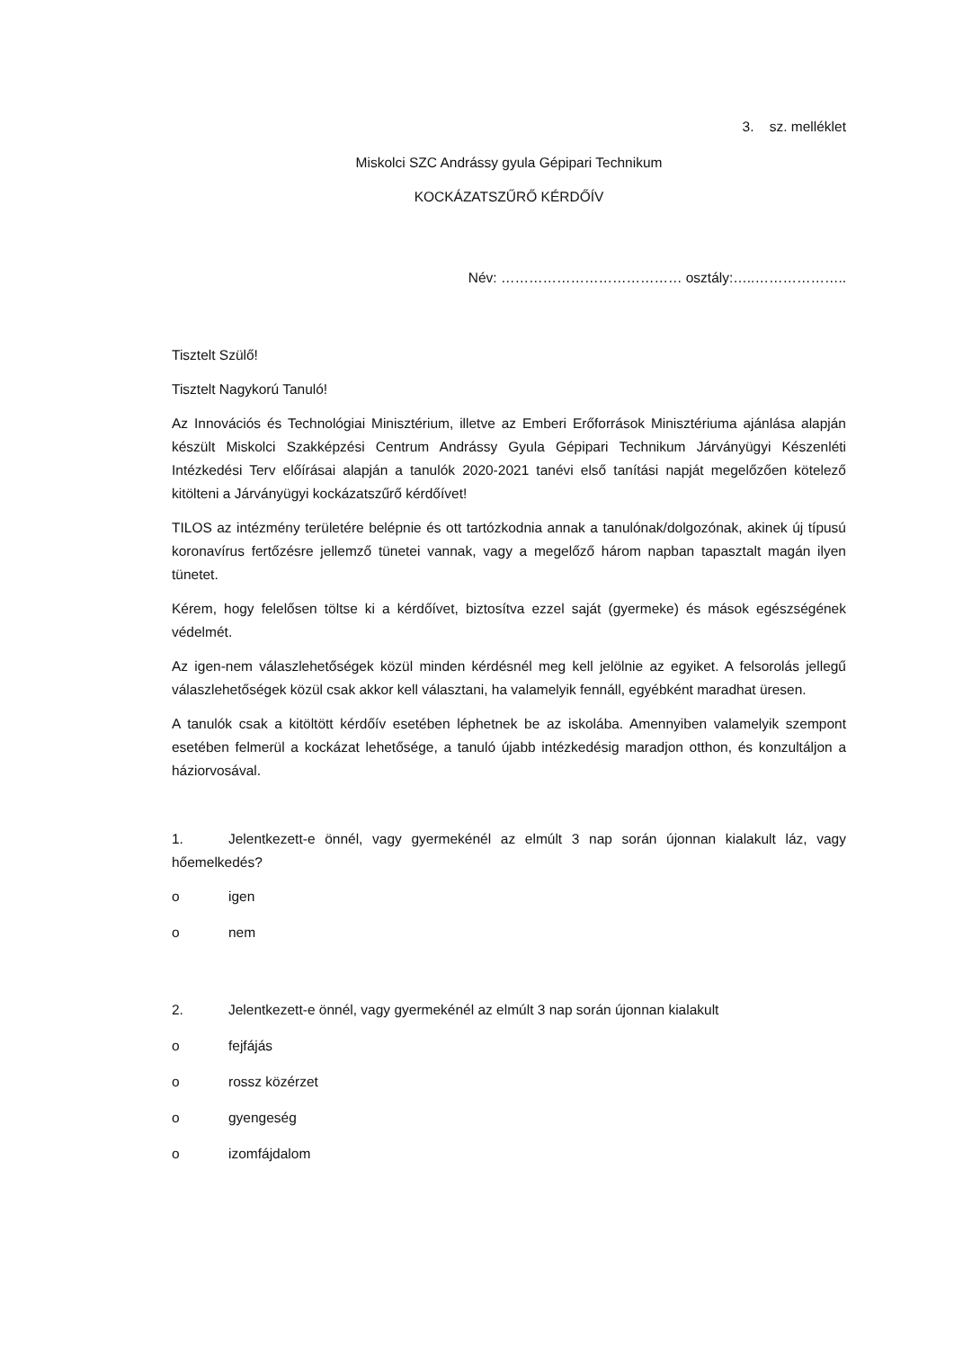3. sz. melléklet
Miskolci SZC Andrássy gyula Gépipari Technikum
KOCKÁZATSZŰRŐ KÉRDŐÍV
Név: ………………………………… osztály:…..………………..
Tisztelt Szülő!
Tisztelt Nagykorú Tanuló!
Az Innovációs és Technológiai Minisztérium, illetve az Emberi Erőforrások Minisztériuma ajánlása alapján készült Miskolci Szakképzési Centrum Andrássy Gyula Gépipari Technikum Járványügyi Készenléti Intézkedési Terv előírásai alapján a tanulók 2020-2021 tanévi első tanítási napját megelőzően kötelező kitölteni a Járványügyi kockázatszűrő kérdőívet!
TILOS az intézmény területére belépnie és ott tartózkodnia annak a tanulónak/dolgozónak, akinek új típusú koronavírus fertőzésre jellemző tünetei vannak, vagy a megelőző három napban tapasztalt magán ilyen tünetet.
Kérem, hogy felelősen töltse ki a kérdőívet, biztosítva ezzel saját (gyermeke) és mások egészségének védelmét.
Az igen-nem válaszlehetőségek közül minden kérdésnél meg kell jelölnie az egyiket. A felsorolás jellegű válaszlehetőségek közül csak akkor kell választani, ha valamelyik fennáll, egyébként maradhat üresen.
A tanulók csak a kitöltött kérdőív esetében léphetnek be az iskolába. Amennyiben valamelyik szempont esetében felmerül a kockázat lehetősége, a tanuló újabb intézkedésig maradjon otthon, és konzultáljon a háziorvosával.
1. Jelentkezett-e önnél, vagy gyermekénél az elmúlt 3 nap során újonnan kialakult láz, vagy hőemelkedés?
o igen
o nem
2. Jelentkezett-e önnél, vagy gyermekénél az elmúlt 3 nap során újonnan kialakult
o fejfájás
o rossz közérzet
o gyengeség
o izomfájdalom